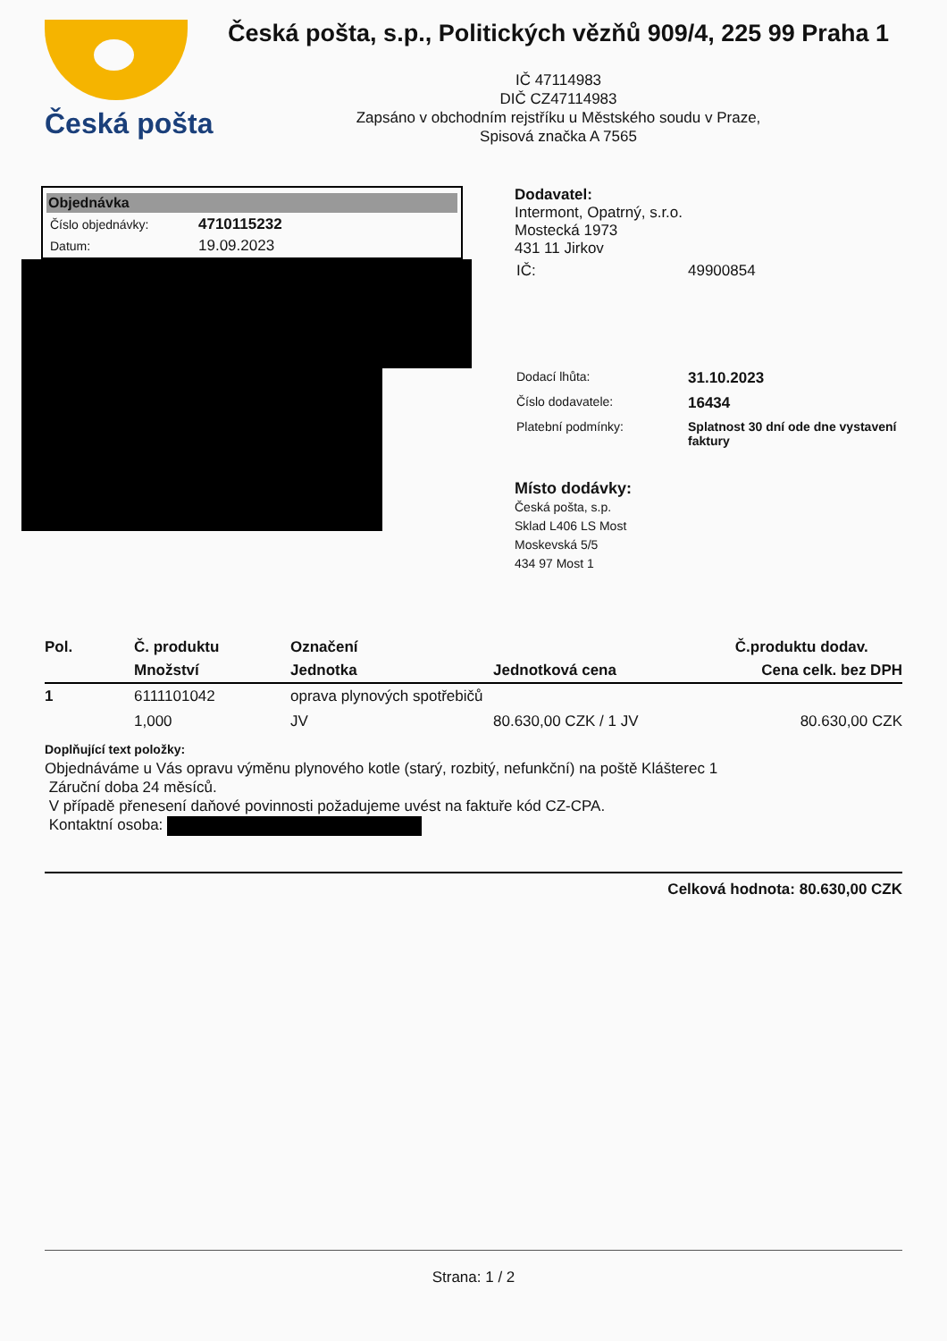Česká pošta
Česká pošta, s.p., Politických vězňů 909/4, 225 99 Praha 1
IČ 47114983
DIČ CZ47114983
Zapsáno v obchodním rejstříku u Městského soudu v Praze,
Spisová značka A 7565
Objednávka
| Číslo objednávky: | 4710115232 |
| Datum: | 19.09.2023 |
Dodavatel:
Intermont, Opatrný, s.r.o.
Mostecká 1973
431 11 Jirkov
| IČ: | 49900854 |
| Dodací lhůta: | 31.10.2023 |
| Číslo dodavatele: | 16434 |
| Platební podmínky: | Splatnost 30 dní ode dne vystavení faktury |
Místo dodávky:
Česká pošta, s.p.
Sklad L406 LS Most
Moskevská 5/5
434 97 Most 1
| Pol. | Č. produktu | Označení | | Č.produktu dodav. |
| --- | --- | --- | --- | --- |
| | Množství | Jednotka | Jednotková cena | Cena celk. bez DPH |
| 1 | 6111101042 | oprava plynových spotřebičů | | |
| | 1,000 | JV | 80.630,00 CZK / 1 JV | 80.630,00 CZK |
Doplňující text položky:
Objednáváme u Vás opravu výměnu plynového kotle (starý, rozbitý, nefunkční) na poště Klášterec 1
Záruční doba 24 měsíců.
V případě přenesení daňové povinnosti požadujeme uvést na faktuře kód CZ-CPA.
Kontaktní osoba:
Celková hodnota: 80.630,00 CZK
Strana: 1 / 2